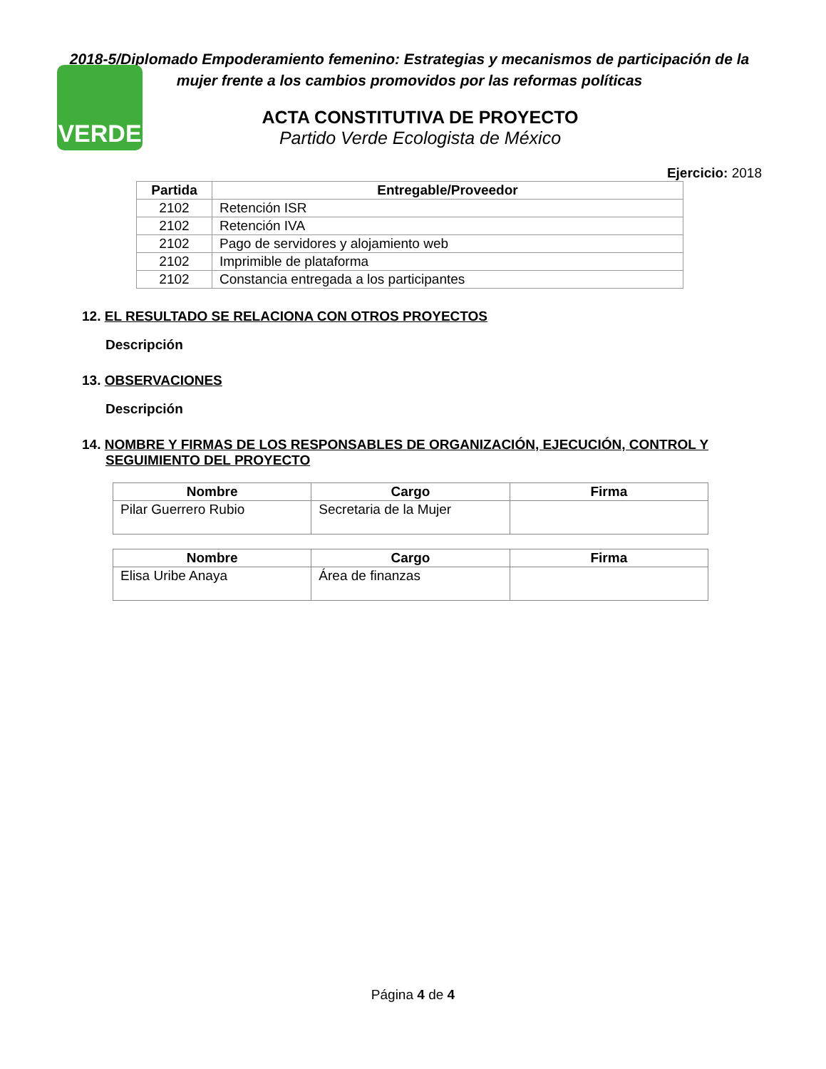VERDE
2018-5/Diplomado Empoderamiento femenino: Estrategias y mecanismos de participación de la mujer frente a los cambios promovidos por las reformas políticas
ACTA CONSTITUTIVA DE PROYECTO
Partido Verde Ecologista de México
Ejercicio: 2018
| Partida | Entregable/Proveedor |
| --- | --- |
| 2102 | Retención ISR |
| 2102 | Retención IVA |
| 2102 | Pago de servidores y alojamiento web |
| 2102 | Imprimible de plataforma |
| 2102 | Constancia entregada a los participantes |
12. EL RESULTADO SE RELACIONA CON OTROS PROYECTOS
Descripción
13. OBSERVACIONES
Descripción
14. NOMBRE Y FIRMAS DE LOS RESPONSABLES DE ORGANIZACIÓN, EJECUCIÓN, CONTROL Y SEGUIMIENTO DEL PROYECTO
| Nombre | Cargo | Firma |
| --- | --- | --- |
| Pilar Guerrero Rubio | Secretaria de la Mujer | |
| Nombre | Cargo | Firma |
| --- | --- | --- |
| Elisa Uribe Anaya | Área de finanzas | |
Página 4 de 4